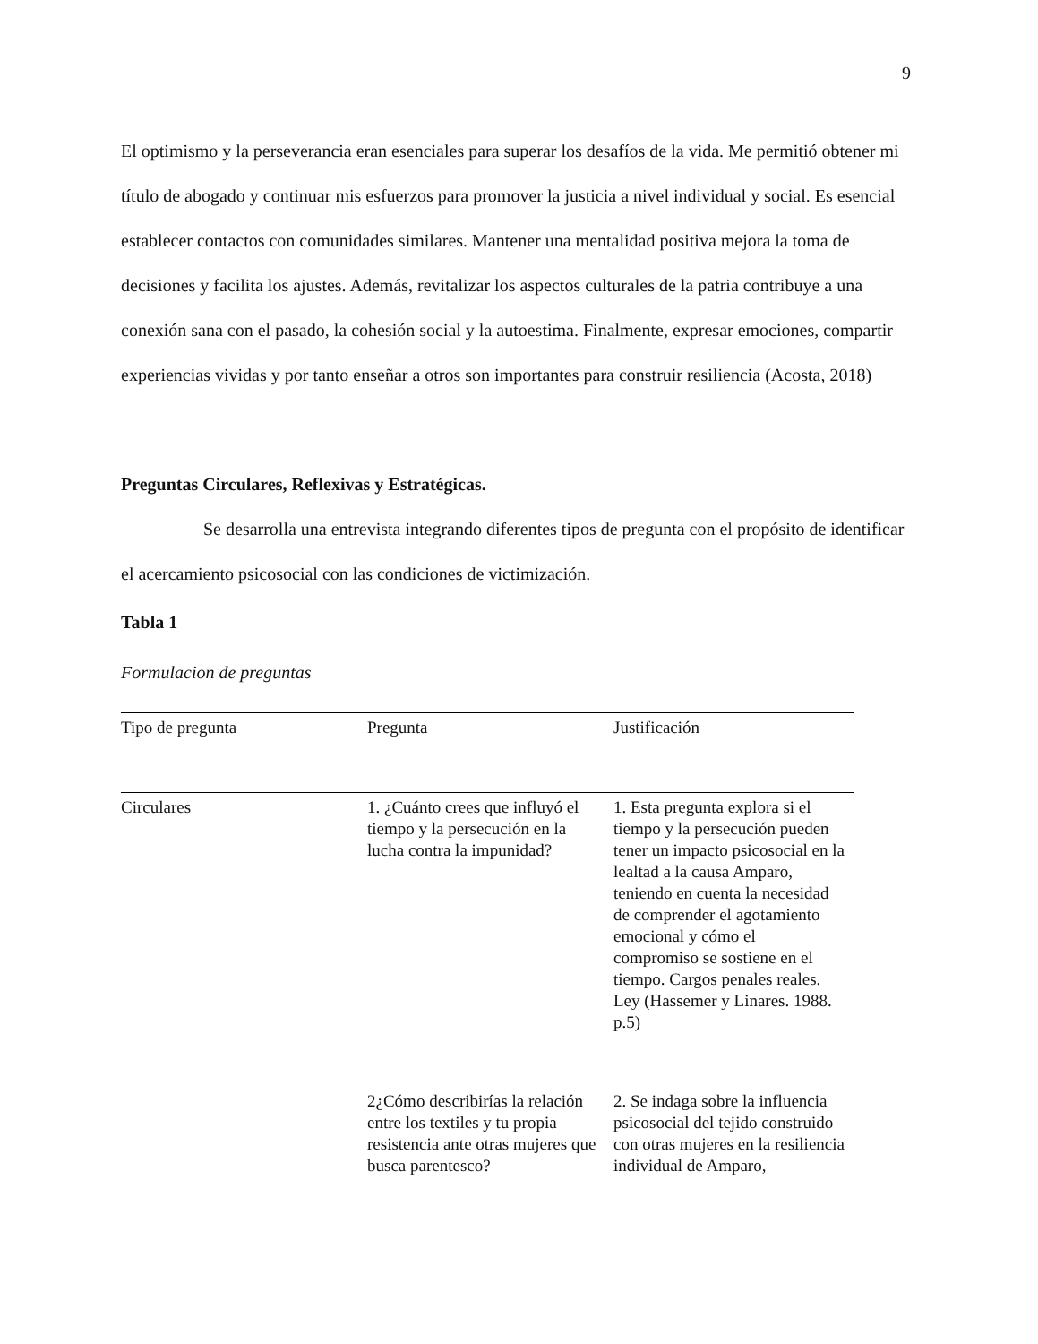9
El optimismo y la perseverancia eran esenciales para superar los desafíos de la vida. Me permitió obtener mi título de abogado y continuar mis esfuerzos para promover la justicia a nivel individual y social. Es esencial establecer contactos con comunidades similares. Mantener una mentalidad positiva mejora la toma de decisiones y facilita los ajustes. Además, revitalizar los aspectos culturales de la patria contribuye a una conexión sana con el pasado, la cohesión social y la autoestima. Finalmente, expresar emociones, compartir experiencias vividas y por tanto enseñar a otros son importantes para construir resiliencia (Acosta, 2018)
Preguntas Circulares, Reflexivas y Estratégicas.
Se desarrolla una entrevista integrando diferentes tipos de pregunta con el propósito de identificar el acercamiento psicosocial con las condiciones de victimización.
Tabla 1
Formulacion de preguntas
| Tipo de pregunta | Pregunta | Justificación |
| --- | --- | --- |
| Circulares | 1. ¿Cuánto crees que influyó el tiempo y la persecución en la lucha contra la impunidad? | 1. Esta pregunta explora si el tiempo y la persecución pueden tener un impacto psicosocial en la lealtad a la causa Amparo, teniendo en cuenta la necesidad de comprender el agotamiento emocional y cómo el compromiso se sostiene en el tiempo. Cargos penales reales. Ley (Hassemer y Linares. 1988. p.5) |
| | 2¿Cómo describirías la relación entre los textiles y tu propia resistencia ante otras mujeres que busca parentesco? | 2. Se indaga sobre la influencia psicosocial del tejido construido con otras mujeres en la resiliencia individual de Amparo, |